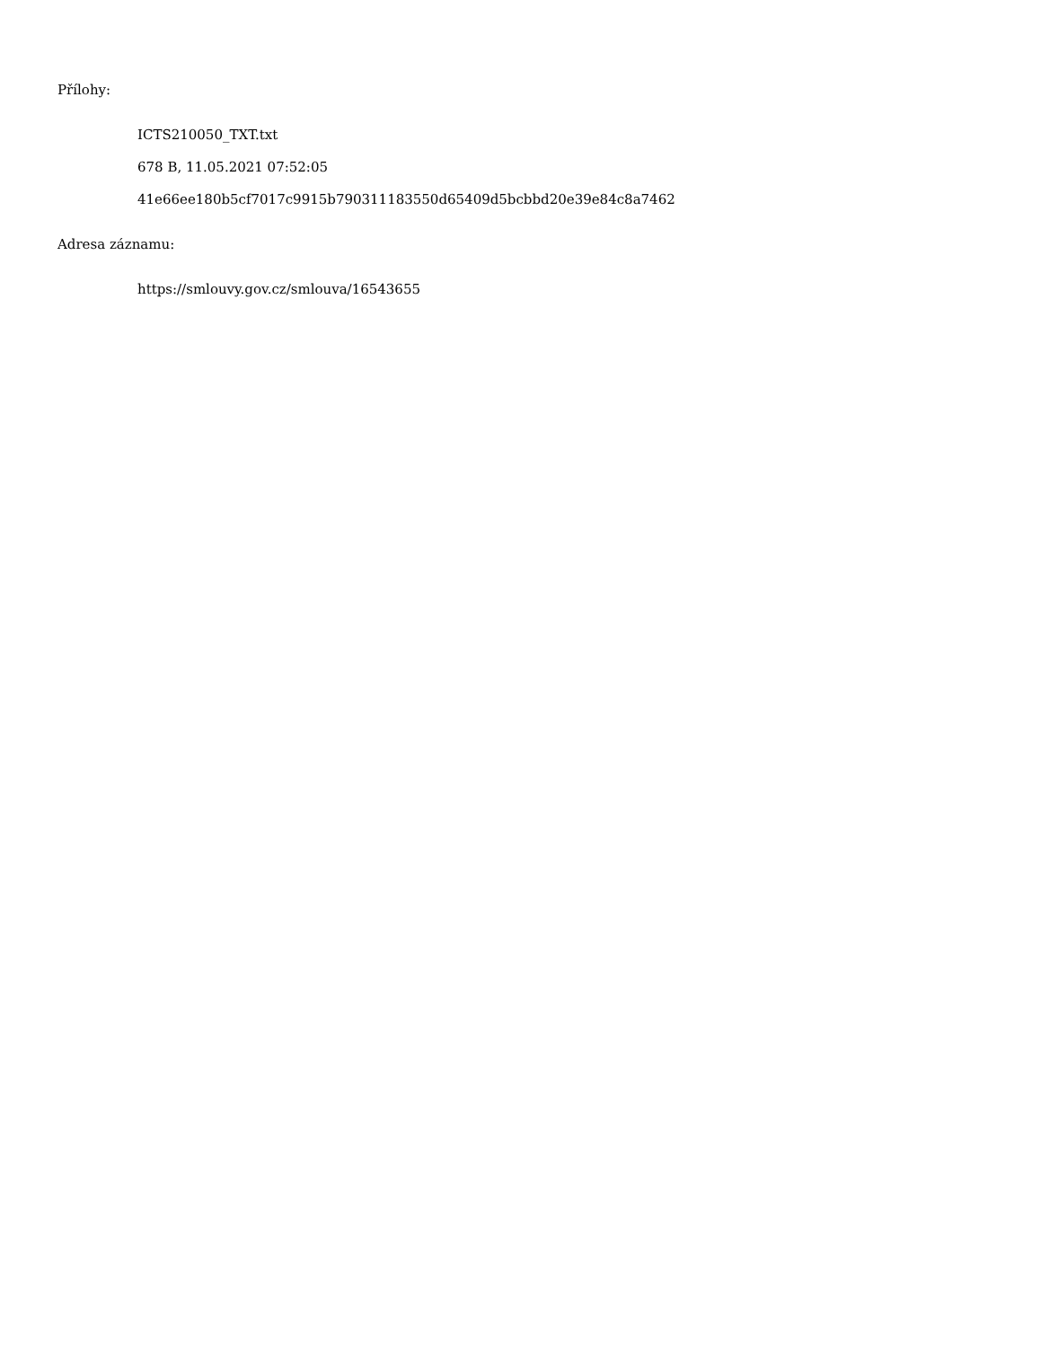Přílohy:
ICTS210050_TXT.txt
678 B, 11.05.2021 07:52:05
41e66ee180b5cf7017c9915b790311183550d65409d5bcbbd20e39e84c8a7462
Adresa záznamu:
https://smlouvy.gov.cz/smlouva/16543655